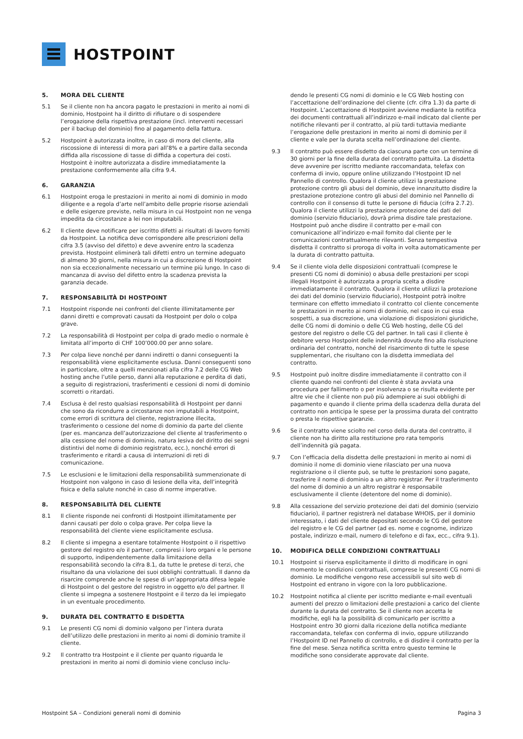HOSTPOINT
5. MORA DEL CLIENTE
5.1 Se il cliente non ha ancora pagato le prestazioni in merito ai nomi di dominio, Hostpoint ha il diritto di rifiutare o di sospendere l’erogazione della rispettiva prestazione (incl. interventi necessari per il backup del dominio) fino al pagamento della fattura.
5.2 Hostpoint è autorizzata inoltre, in caso di mora del cliente, alla riscossione di interessi di mora pari all’8% e a partire dalla seconda diffida alla riscossione di tasse di diffida a copertura dei costi. Hostpoint è inoltre autorizzata a disdire immediatamente la prestazione conformemente alla cifra 9.4.
6. GARANZIA
6.1 Hostpoint eroga le prestazioni in merito ai nomi di dominio in modo diligente e a regola d’arte nell’ambito delle proprie risorse aziendali e delle esigenze previste, nella misura in cui Hostpoint non ne venga impedita da circostanze a lei non imputabili.
6.2 Il cliente deve notificare per iscritto difetti ai risultati di lavoro forniti da Hostpoint. La notifica deve corrispondere alle prescrizioni della cifra 3.5 (avviso del difetto) e deve avvenire entro la scadenza prevista. Hostpoint eliminerà tali difetti entro un termine adeguato di almeno 30 giorni, nella misura in cui a discrezione di Hostpoint non sia eccezionalmente necessario un termine più lungo. In caso di mancanza di avviso del difetto entro la scadenza prevista la garanzia decade.
7. RESPONSABILITÀ DI HOSTPOINT
7.1 Hostpoint risponde nei confronti del cliente illimitatamente per danni diretti e comprovati causati da Hostpoint per dolo o colpa grave.
7.2 La responsabilità di Hostpoint per colpa di grado medio o normale è limitata all’importo di CHF 100’000.00 per anno solare.
7.3 Per colpa lieve nonché per danni indiretti o danni conseguenti la responsabilità viene esplicitamente esclusa. Danni conseguenti sono in particolare, oltre a quelli menzionati alla cifra 7.2 delle CG Web hosting anche l’utile perso, danni alla reputazione e perdita di dati, a seguito di registrazioni, trasferimenti e cessioni di nomi di dominio scorretti o ritardati.
7.4 Esclusa è del resto qualsiasi responsabilità di Hostpoint per danni che sono da ricondurre a circostanze non imputabili a Hostpoint, come errori di scrittura del cliente, registrazione illecita, trasferimento o cessione del nome di dominio da parte del cliente (per es. mancanza dell’autorizzazione del cliente al trasferimento o alla cessione del nome di dominio, natura lesiva del diritto dei segni distintivi del nome di dominio registrato, ecc.), nonché errori di trasferimento e ritardi a causa di interruzioni di reti di comunicazione.
7.5 Le esclusioni e le limitazioni della responsabilità summenzionate di Hostpoint non valgono in caso di lesione della vita, dell’integrità fisica e della salute nonché in caso di norme imperative.
8. RESPONSABILITÀ DEL CLIENTE
8.1 Il cliente risponde nei confronti di Hostpoint illimitatamente per danni causati per dolo o colpa grave. Per colpa lieve la responsabilità del cliente viene esplicitamente esclusa.
8.2 Il cliente si impegna a esentare totalmente Hostpoint o il rispettivo gestore del registro e/o il partner, compresi i loro organi e le persone di supporto, indipendentemente dalla limitazione della responsabilità secondo la cifra 8.1, da tutte le pretese di terzi, che risultano da una violazione dei suoi obblighi contrattuali. Il danno da risarcire comprende anche le spese di un’appropriata difesa legale di Hostpoint o del gestore del registro in oggetto e/o del partner. Il cliente si impegna a sostenere Hostpoint e il terzo da lei impiegato in un eventuale procedimento.
9. DURATA DEL CONTRATTO E DISDETTA
9.1 Le presenti CG nomi di dominio valgono per l’intera durata dell’utilizzo delle prestazioni in merito ai nomi di dominio tramite il cliente.
9.2 Il contratto tra Hostpoint e il cliente per quanto riguarda le prestazioni in merito ai nomi di dominio viene concluso inclu-
dendo le presenti CG nomi di dominio e le CG Web hosting con l’accettazione dell’ordinazione del cliente (cfr. cifra 1.3) da parte di Hostpoint. L’accettazione di Hostpoint avviene mediante la notifica dei documenti contrattuali all’indirizzo e-mail indicato dal cliente per notifiche rilevanti per il contratto, al più tardi tuttavia mediante l’erogazione delle prestazioni in merito ai nomi di dominio per il cliente e vale per la durata scelta nell’ordinazione del cliente.
9.3 Il contratto può essere disdetto da ciascuna parte con un termine di 30 giorni per la fine della durata del contratto pattuita. La disdetta deve avvenire per iscritto mediante raccomandata, telefax con conferma di invio, oppure online utilizzando l’Hostpoint ID nel Pannello di controllo. Qualora il cliente utilizzi la prestazione protezione contro gli abusi del dominio, deve innanzitutto disdire la prestazione protezione contro gli abusi del dominio nel Pannello di controllo con il consenso di tutte le persone di fiducia (cifra 2.7.2). Qualora il cliente utilizzi la prestazione protezione dei dati del dominio (servizio fiduciario), dovrà prima disdire tale prestazione. Hostpoint può anche disdire il contratto per e-mail con comunicazione all’indirizzo e-mail fornito dal cliente per le comunicazioni contrattualmente rilevanti. Senza tempestiva disdetta il contratto si proroga di volta in volta automaticamente per la durata di contratto pattuita.
9.4 Se il cliente viola delle disposizioni contrattuali (comprese le presenti CG nomi di dominio) o abusa delle prestazioni per scopi illegali Hostpoint è autorizzata a propria scelta a disdire immediatamente il contratto. Qualora il cliente utilizzi la protezione dei dati del dominio (servizio fiduciario), Hostpoint potrà inoltre terminare con effetto immediato il contratto col cliente concernente le prestazioni in merito ai nomi di dominio, nel caso in cui essa sospetti, a sua discrezione, una violazione di disposizioni giuridiche, delle CG nomi di dominio o delle CG Web hosting, delle CG del gestore del registro o delle CG del partner. In tali casi il cliente è debitore verso Hostpoint delle indennità dovute fino alla risoluzione ordinaria del contratto, nonché del risarcimento di tutte le spese supplementari, che risultano con la disdetta immediata del contratto.
9.5 Hostpoint può inoltre disdire immediatamente il contratto con il cliente quando nei confronti del cliente è stata avviata una procedura per fallimento o per insolvenza o se risulta evidente per altre vie che il cliente non può più adempiere ai suoi obblighi di pagamento e quando il cliente prima della scadenza della durata del contratto non anticipa le spese per la prossima durata del contratto o presta le rispettive garanzie.
9.6 Se il contratto viene sciolto nel corso della durata del contratto, il cliente non ha diritto alla restituzione pro rata temporis dell’indennità già pagata.
9.7 Con l’efficacia della disdetta delle prestazioni in merito ai nomi di dominio il nome di dominio viene rilasciato per una nuova registrazione o il cliente può, se tutte le prestazioni sono pagate, trasferire il nome di dominio a un altro registrar. Per il trasferimento del nome di dominio a un altro registrar è responsabile esclusivamente il cliente (detentore del nome di dominio).
9.8 Alla cessazione del servizio protezione dei dati del dominio (servizio fiduciario), il partner registrerà nel database WHOIS, per il dominio interessato, i dati del cliente depositati secondo le CG del gestore del registro e le CG del partner (ad es. nome e cognome, indirizzo postale, indirizzo e-mail, numero di telefono e di fax, ecc., cifra 9.1).
10. MODIFICA DELLE CONDIZIONI CONTRATTUALI
10.1 Hostpoint si riserva esplicitamente il diritto di modificare in ogni momento le condizioni contrattuali, comprese le presenti CG nomi di dominio. Le modifiche vengono rese accessibili sul sito web di Hostpoint ed entrano in vigore con la loro pubblicazione.
10.2 Hostpoint notifica al cliente per iscritto mediante e-mail eventuali aumenti del prezzo o limitazioni delle prestazioni a carico del cliente durante la durata del contratto. Se il cliente non accetta le modifiche, egli ha la possibilità di comunicarlo per iscritto a Hostpoint entro 30 giorni dalla ricezione della notifica mediante raccomandata, telefax con conferma di invio, oppure utilizzando l’Hostpoint ID nel Pannello di controllo, e di disdire il contratto per la fine del mese. Senza notifica scritta entro questo termine le modifiche sono considerate approvate dal cliente.
Hostpoint SA – Condizioni generali nomi di dominio Pagina 3